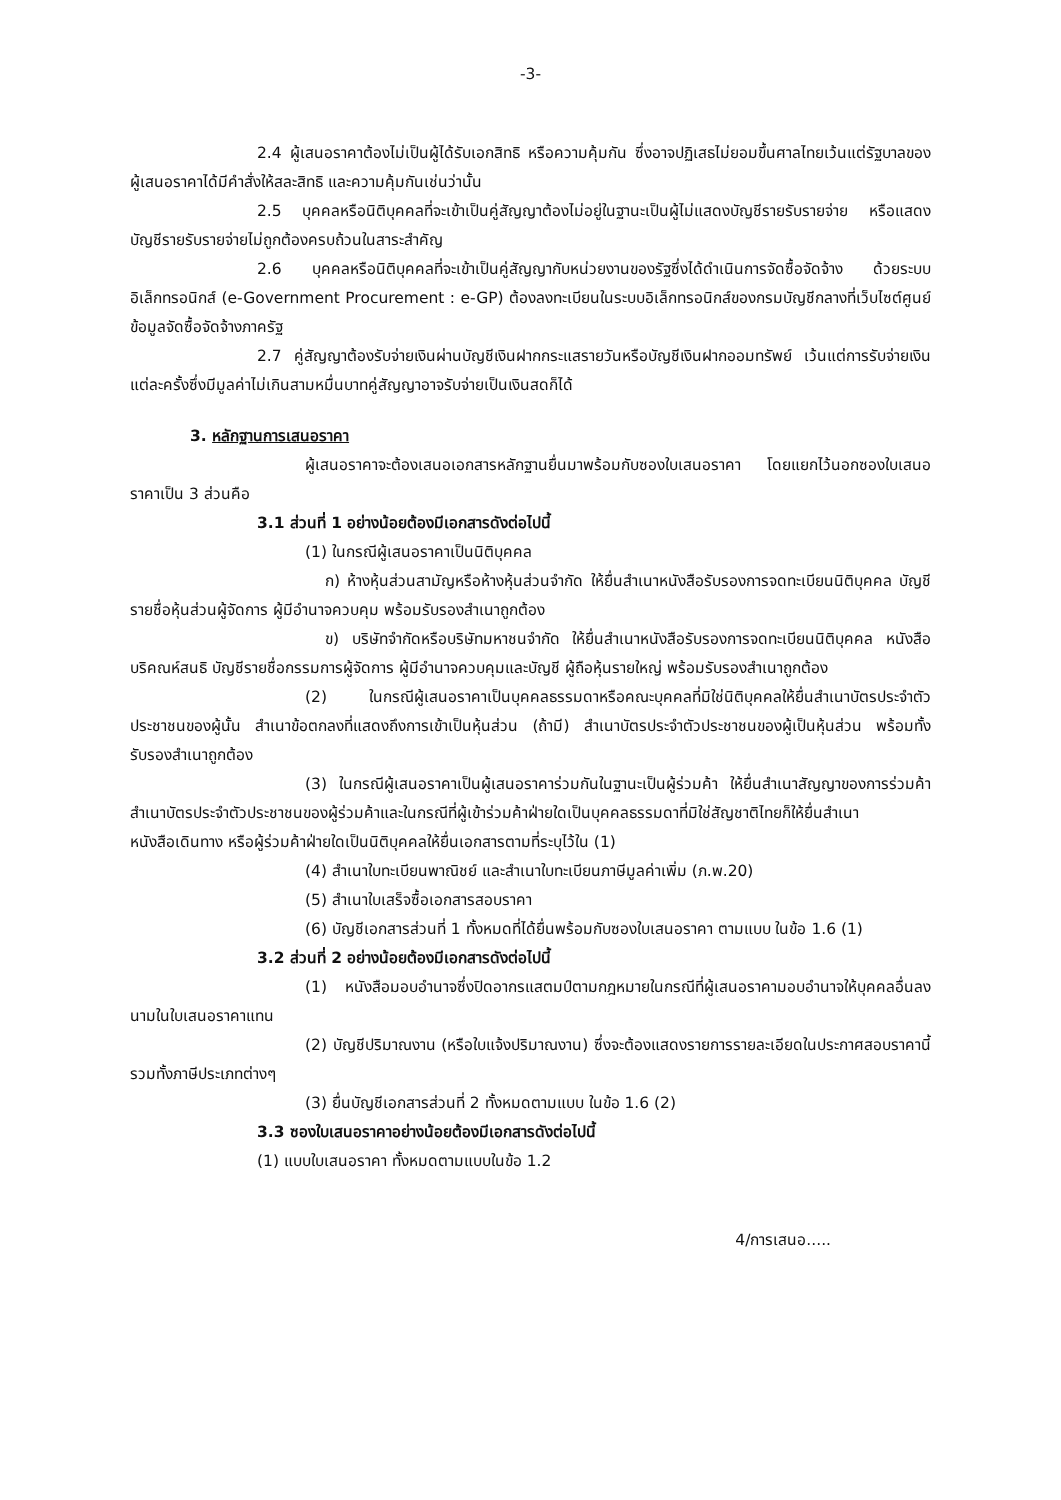-3-
2.4 ผู้เสนอราคาต้องไม่เป็นผู้ได้รับเอกสิทธิ หรือความคุ้มกัน ซึ่งอาจปฏิเสธไม่ยอมขึ้นศาลไทยเว้นแต่รัฐบาลของผู้เสนอราคาได้มีคำสั่งให้สละสิทธิ และความคุ้มกันเช่นว่านั้น
2.5 บุคคลหรือนิติบุคคลที่จะเข้าเป็นคู่สัญญาต้องไม่อยู่ในฐานะเป็นผู้ไม่แสดงบัญชีรายรับรายจ่าย หรือแสดงบัญชีรายรับรายจ่ายไม่ถูกต้องครบถ้วนในสาระสำคัญ
2.6 บุคคลหรือนิติบุคคลที่จะเข้าเป็นคู่สัญญากับหน่วยงานของรัฐซึ่งได้ดำเนินการจัดซื้อจัดจ้าง ด้วยระบบอิเล็กทรอนิกส์ (e-Government Procurement : e-GP) ต้องลงทะเบียนในระบบอิเล็กทรอนิกส์ของกรมบัญชีกลางที่เว็บไซต์ศูนย์ข้อมูลจัดซื้อจัดจ้างภาครัฐ
2.7 คู่สัญญาต้องรับจ่ายเงินผ่านบัญชีเงินฝากกระแสรายวันหรือบัญชีเงินฝากออมทรัพย์ เว้นแต่การรับจ่ายเงินแต่ละครั้งซึ่งมีมูลค่าไม่เกินสามหมื่นบาทคู่สัญญาอาจรับจ่ายเป็นเงินสดก็ได้
3. หลักฐานการเสนอราคา
ผู้เสนอราคาจะต้องเสนอเอกสารหลักฐานยื่นมาพร้อมกับซองใบเสนอราคา โดยแยกไว้นอกซองใบเสนอราคาเป็น 3 ส่วนคือ
3.1 ส่วนที่ 1 อย่างน้อยต้องมีเอกสารดังต่อไปนี้
(1) ในกรณีผู้เสนอราคาเป็นนิติบุคคล
ก) ห้างหุ้นส่วนสามัญหรือห้างหุ้นส่วนจำกัด ให้ยื่นสำเนาหนังสือรับรองการจดทะเบียนนิติบุคคล บัญชีรายชื่อหุ้นส่วนผู้จัดการ ผู้มีอำนาจควบคุม พร้อมรับรองสำเนาถูกต้อง
ข) บริษัทจำกัดหรือบริษัทมหาชนจำกัด ให้ยื่นสำเนาหนังสือรับรองการจดทะเบียนนิติบุคคล หนังสือบริคณห์สนธิ บัญชีรายชื่อกรรมการผู้จัดการ ผู้มีอำนาจควบคุมและบัญชี ผู้ถือหุ้นรายใหญ่ พร้อมรับรองสำเนาถูกต้อง
(2) ในกรณีผู้เสนอราคาเป็นบุคคลธรรมดาหรือคณะบุคคลที่มิใช่นิติบุคคลให้ยื่นสำเนาบัตรประจำตัวประชาชนของผู้นั้น สำเนาข้อตกลงที่แสดงถึงการเข้าเป็นหุ้นส่วน (ถ้ามี) สำเนาบัตรประจำตัวประชาชนของผู้เป็นหุ้นส่วน พร้อมทั้งรับรองสำเนาถูกต้อง
(3) ในกรณีผู้เสนอราคาเป็นผู้เสนอราคาร่วมกันในฐานะเป็นผู้ร่วมค้า ให้ยื่นสำเนาสัญญาของการร่วมค้า สำเนาบัตรประจำตัวประชาชนของผู้ร่วมค้าและในกรณีที่ผู้เข้าร่วมค้าฝ่ายใดเป็นบุคคลธรรมดาที่มิใช่สัญชาติไทยก็ให้ยื่นสำเนาหนังสือเดินทาง หรือผู้ร่วมค้าฝ่ายใดเป็นนิติบุคคลให้ยื่นเอกสารตามที่ระบุไว้ใน (1)
(4) สำเนาใบทะเบียนพาณิชย์ และสำเนาใบทะเบียนภาษีมูลค่าเพิ่ม (ภ.พ.20)
(5) สำเนาใบเสร็จซื้อเอกสารสอบราคา
(6) บัญชีเอกสารส่วนที่ 1 ทั้งหมดที่ได้ยื่นพร้อมกับซองใบเสนอราคา ตามแบบ ในข้อ 1.6 (1)
3.2 ส่วนที่ 2 อย่างน้อยต้องมีเอกสารดังต่อไปนี้
(1) หนังสือมอบอำนาจซึ่งปิดอากรแสตมป์ตามกฎหมายในกรณีที่ผู้เสนอราคามอบอำนาจให้บุคคลอื่นลงนามในใบเสนอราคาแทน
(2) บัญชีปริมาณงาน (หรือใบแจ้งปริมาณงาน) ซึ่งจะต้องแสดงรายการรายละเอียดในประกาศสอบราคานี้ รวมทั้งภาษีประเภทต่างๆ
(3) ยื่นบัญชีเอกสารส่วนที่ 2 ทั้งหมดตามแบบ ในข้อ 1.6 (2)
3.3 ซองใบเสนอราคาอย่างน้อยต้องมีเอกสารดังต่อไปนี้
(1) แบบใบเสนอราคา ทั้งหมดตามแบบในข้อ 1.2
4/การเสนอ.....